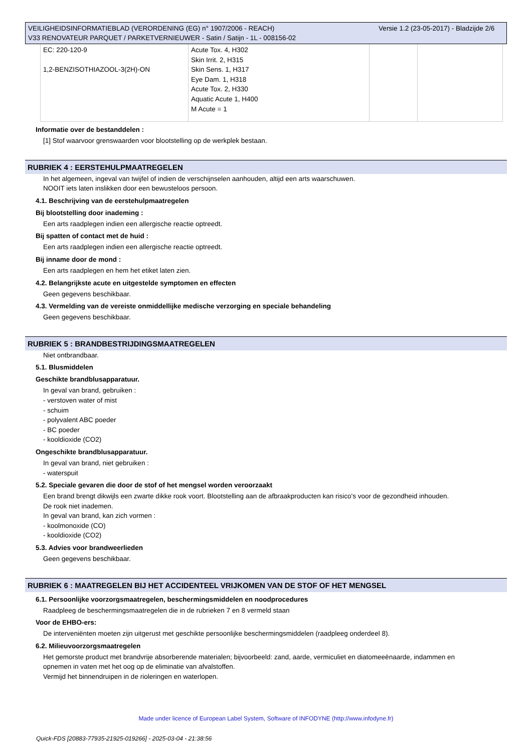VEILIGHEIDSINFORMATIEBLAD (VERORDENING (EG) n° 1907/2006 - REACH)
V33 RENOVATEUR PARQUET / PARKETVERNIEUWER - Satin / Satijn - 1L - 008156-02
Versie 1.2 (23-05-2017) - Bladzijde 2/6
| EC: 220-120-9 1,2-BENZISOTHIAZOOL-3(2H)-ON | Acute Tox. 4, H302 Skin Irrit. 2, H315 Skin Sens. 1, H317 Eye Dam. 1, H318 Acute Tox. 2, H330 Aquatic Acute 1, H400 M Acute = 1 | | |
Informatie over de bestanddelen :
[1] Stof waarvoor grenswaarden voor blootstelling op de werkplek bestaan.
RUBRIEK 4 : EERSTEHULPMAATREGELEN
In het algemeen, ingeval van twijfel of indien de verschijnselen aanhouden, altijd een arts waarschuwen.
NOOIT iets laten inslikken door een bewusteloos persoon.
4.1. Beschrijving van de eerstehulpmaatregelen
Bij blootstelling door inademing :
Een arts raadplegen indien een allergische reactie optreedt.
Bij spatten of contact met de huid :
Een arts raadplegen indien een allergische reactie optreedt.
Bij inname door de mond :
Een arts raadplegen en hem het etiket laten zien.
4.2. Belangrijkste acute en uitgestelde symptomen en effecten
Geen gegevens beschikbaar.
4.3. Vermelding van de vereiste onmiddellijke medische verzorging en speciale behandeling
Geen gegevens beschikbaar.
RUBRIEK 5 : BRANDBESTRIJDINGSMAATREGELEN
Niet ontbrandbaar.
5.1. Blusmiddelen
Geschikte brandblusapparatuur.
In geval van brand, gebruiken :
- verstoven water of mist
- schuim
- polyvalent ABC poeder
- BC poeder
- kooldioxide (CO2)
Ongeschikte brandblusapparatuur.
In geval van brand, niet gebruiken :
- waterspuit
5.2. Speciale gevaren die door de stof of het mengsel worden veroorzaakt
Een brand brengt dikwijls een zwarte dikke rook voort. Blootstelling aan de afbraakproducten kan risico's voor de gezondheid inhouden.
De rook niet inademen.
In geval van brand, kan zich vormen :
- koolmonoxide (CO)
- kooldioxide (CO2)
5.3. Advies voor brandweerlieden
Geen gegevens beschikbaar.
RUBRIEK 6 : MAATREGELEN BIJ HET ACCIDENTEEL VRIJKOMEN VAN DE STOF OF HET MENGSEL
6.1. Persoonlijke voorzorgsmaatregelen, beschermingsmiddelen en noodprocedures
Raadpleeg de beschermingsmaatregelen die in de rubrieken 7 en 8 vermeld staan
Voor de EHBO-ers:
De interveniënten moeten zijn uitgerust met geschikte persoonlijke beschermingsmiddelen (raadpleeg onderdeel 8).
6.2. Milieuvoorzorgsmaatregelen
Het gemorste product met brandvrije absorberende materialen; bijvoorbeeld: zand, aarde, vermiculiet en diatomeeënaarde, indammen en
opnemen in vaten met het oog op de eliminatie van afvalstoffen.
Vermijd het binnendruipen in de rioleringen en waterlopen.
Made under licence of European Label System, Software of INFODYNE (http://www.infodyne.fr)
Quick-FDS [20883-77935-21925-019266] - 2025-03-04 - 21:38:56